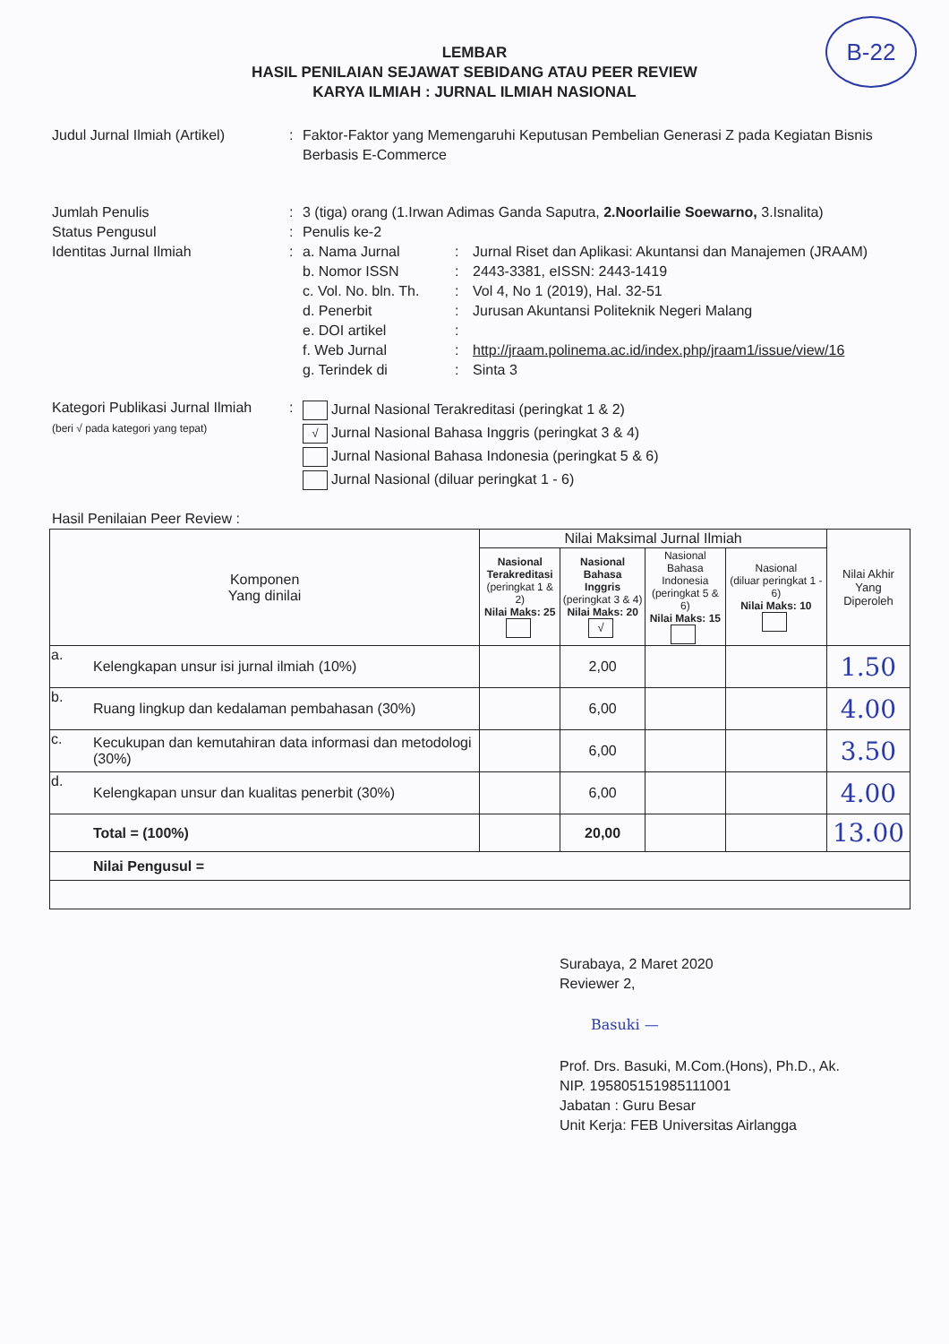B-22
LEMBAR
HASIL PENILAIAN SEJAWAT SEBIDANG ATAU PEER REVIEW
KARYA ILMIAH : JURNAL ILMIAH NASIONAL
Judul Jurnal Ilmiah (Artikel)
: Faktor-Faktor yang Memengaruhi Keputusan Pembelian Generasi Z pada Kegiatan Bisnis Berbasis E-Commerce
Jumlah Penulis : 3 (tiga) orang (1.Irwan Adimas Ganda Saputra, 2.Noorlailie Soewarno, 3.Isnalita)
Status Pengusul : Penulis ke-2
Identitas Jurnal Ilmiah : a. Nama Jurnal : Jurnal Riset dan Aplikasi: Akuntansi dan Manajemen (JRAAM)
b. Nomor ISSN : 2443-3381, eISSN: 2443-1419
c. Vol. No. bln. Th.
: Vol 4, No 1 (2019), Hal. 32-51
d. Penerbit : Jurusan Akuntansi Politeknik Negeri Malang
e. DOI artikel :
f. Web Jurnal : http://jraam.polinema.ac.id/index.php/jraam1/issue/view/16
g. Terindek di : Sinta 3
Kategori Publikasi Jurnal Ilmiah
(beri √ pada kategori yang tepat)
:
Jurnal Nasional Terakreditasi (peringkat 1 & 2)
√ Jurnal Nasional Bahasa Inggris (peringkat 3 & 4)
Jurnal Nasional Bahasa Indonesia (peringkat 5 & 6)
Jurnal Nasional (diluar peringkat 1 - 6)
Hasil Penilaian Peer Review :
| Komponen Yang dinilai | | Nilai Maksimal Jurnal Ilmiah | | | | Nilai Akhir Yang Diperoleh |
| | | Nasional Terakreditasi (peringkat 1 & 2) Nilai Maks: 25 | Nasional Bahasa Inggris (peringkat 3 & 4) Nilai Maks: 20 √ | Nasional Bahasa Indonesia (peringkat 5 & 6) Nilai Maks: 15 | Nasional (diluar peringkat 1 - 6) Nilai Maks: 10 | |
| a. | Kelengkapan unsur isi jurnal ilmiah (10%) | | 2,00 | | | 1.50 |
| b. | Ruang lingkup dan kedalaman pembahasan (30%) | | 6,00 | | | 4.00 |
| c. | Kecukupan dan kemutahiran data informasi dan metodologi (30%) | | 6,00 | | | 3.50 |
| d. | Kelengkapan unsur dan kualitas penerbit (30%) | | 6,00 | | | 4.00 |
| | Total = (100%) | | 20,00 | | | 13.00 |
| | Nilai Pengusul = | | | | | |
Surabaya, 2 Maret 2020
Reviewer 2,
Basuki —
Prof. Drs. Basuki, M.Com.(Hons), Ph.D., Ak.
NIP. 195805151985111001
Jabatan : Guru Besar
Unit Kerja: FEB Universitas Airlangga